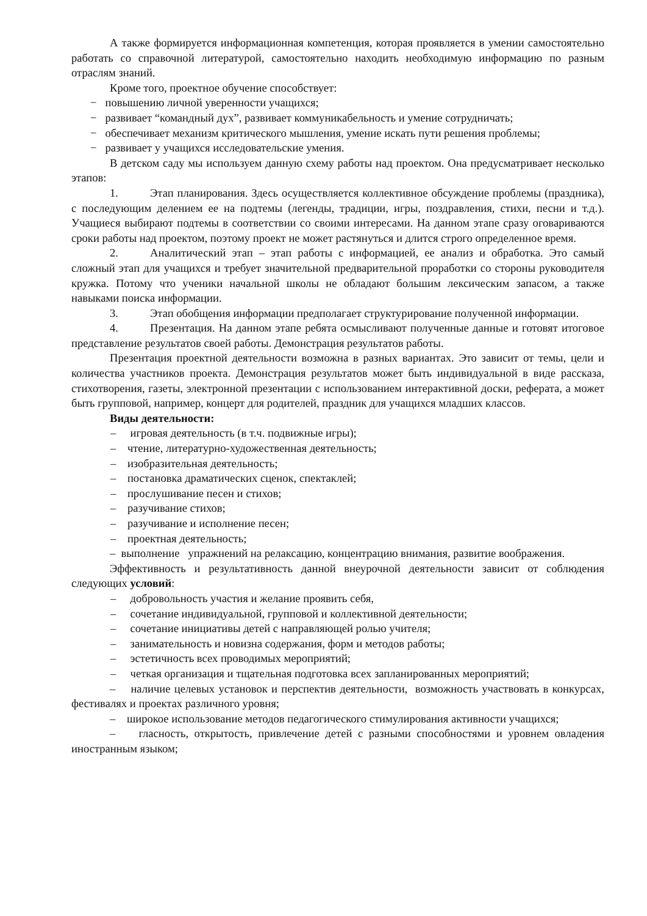А также формируется информационная компетенция, которая проявляется в умении самостоятельно работать со справочной литературой, самостоятельно находить необходимую информацию по разным отраслям знаний.
Кроме того, проектное обучение способствует:
− повышению личной уверенности учащихся;
− развивает “командный дух”, развивает коммуникабельность и умение сотрудничать;
− обеспечивает механизм критического мышления, умение искать пути решения проблемы;
− развивает у учащихся исследовательские умения.
В детском саду мы используем данную схему работы над проектом. Она предусматривает несколько этапов:
1. Этап планирования. Здесь осуществляется коллективное обсуждение проблемы (праздника), с последующим делением ее на подтемы (легенды, традиции, игры, поздравления, стихи, песни и т.д.). Учащиеся выбирают подтемы в соответствии со своими интересами. На данном этапе сразу оговариваются сроки работы над проектом, поэтому проект не может растянуться и длится строго определенное время.
2. Аналитический этап – этап работы с информацией, ее анализ и обработка. Это самый сложный этап для учащихся и требует значительной предварительной проработки со стороны руководителя кружка. Потому что ученики начальной школы не обладают большим лексическим запасом, а также навыками поиска информации.
3. Этап обобщения информации предполагает структурирование полученной информации.
4. Презентация. На данном этапе ребята осмысливают полученные данные и готовят итоговое представление результатов своей работы. Демонстрация результатов работы.
Презентация проектной деятельности возможна в разных вариантах. Это зависит от темы, цели и количества участников проекта. Демонстрация результатов может быть индивидуальной в виде рассказа, стихотворения, газеты, электронной презентации с использованием интерактивной доски, реферата, а может быть групповой, например, концерт для родителей, праздник для учащихся младших классов.
Виды деятельности:
– игровая деятельность (в т.ч. подвижные игры);
– чтение, литературно-художественная деятельность;
– изобразительная деятельность;
– постановка драматических сценок, спектаклей;
– прослушивание песен и стихов;
– разучивание стихов;
– разучивание и исполнение песен;
– проектная деятельность;
– выполнение упражнений на релаксацию, концентрацию внимания, развитие воображения.
Эффективность и результативность данной внеурочной деятельности зависит от соблюдения следующих условий:
– добровольность участия и желание проявить себя,
– сочетание индивидуальной, групповой и коллективной деятельности;
– сочетание инициативы детей с направляющей ролью учителя;
– занимательность и новизна содержания, форм и методов работы;
– эстетичность всех проводимых мероприятий;
– четкая организация и тщательная подготовка всех запланированных мероприятий;
– наличие целевых установок и перспектив деятельности, возможность участвовать в конкурсах, фестивалях и проектах различного уровня;
– широкое использование методов педагогического стимулирования активности учащихся;
– гласность, открытость, привлечение детей с разными способностями и уровнем овладения иностранным языком;